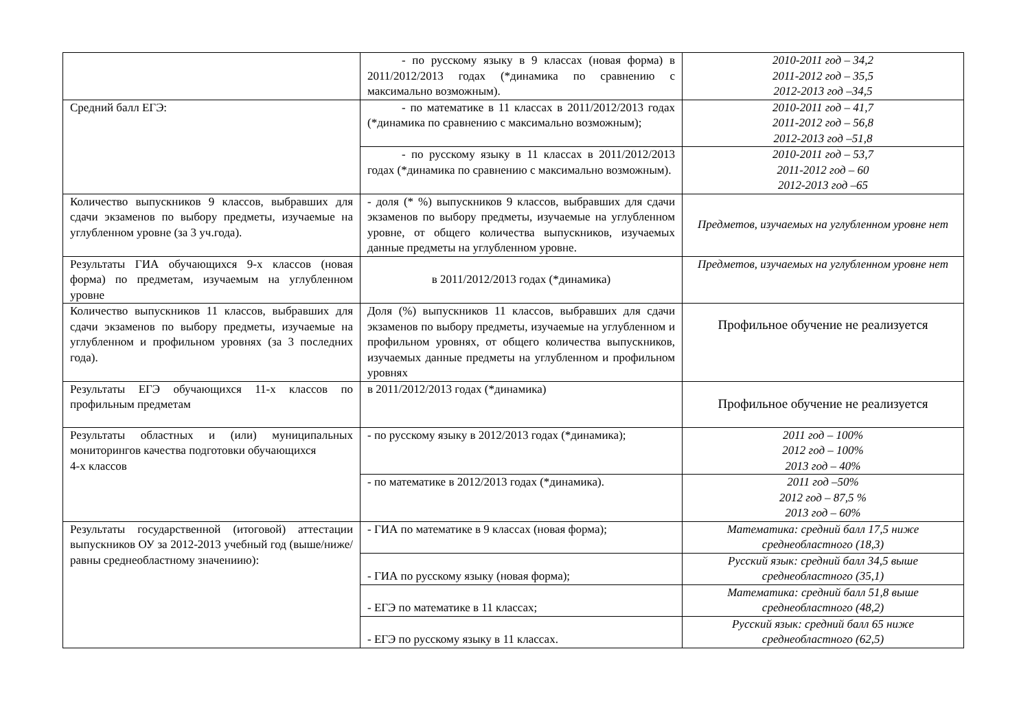| | - по русскому языку в 9 классах (новая форма) в 2011/2012/2013 годах (*динамика по сравнению с максимально возможным). | 2010-2011 год – 34,2 2011-2012 год – 35,5 2012-2013 год –34,5 |
| Средний балл ЕГЭ: | - по математике в 11 классах в 2011/2012/2013 годах (*динамика по сравнению с максимально возможным); | 2010-2011 год – 41,7 2011-2012 год – 56,8 2012-2013 год –51,8 |
| | - по русскому языку в 11 классах в 2011/2012/2013 годах (*динамика по сравнению с максимально возможным). | 2010-2011 год – 53,7 2011-2012 год – 60 2012-2013 год –65 |
| Количество выпускников 9 классов, выбравших для сдачи экзаменов по выбору предметы, изучаемые на углубленном уровне (за 3 уч.года). | - доля (* %) выпускников 9 классов, выбравших для сдачи экзаменов по выбору предметы, изучаемые на углубленном уровне, от общего количества выпускников, изучаемых данные предметы на углубленном уровне. | Предметов, изучаемых на углубленном уровне нет |
| Результаты ГИА обучающихся 9-х классов (новая форма) по предметам, изучаемым на углубленном уровне | в 2011/2012/2013 годах (*динамика) | Предметов, изучаемых на углубленном уровне нет |
| Количество выпускников 11 классов, выбравших для сдачи экзаменов по выбору предметы, изучаемые на углубленном и профильном уровнях (за 3 последних года). | Доля (%) выпускников 11 классов, выбравших для сдачи экзаменов по выбору предметы, изучаемые на углубленном и профильном уровнях, от общего количества выпускников, изучаемых данные предметы на углубленном и профильном уровнях | Профильное обучение не реализуется |
| Результаты ЕГЭ обучающихся 11-х классов по профильным предметам | в 2011/2012/2013 годах (*динамика) | Профильное обучение не реализуется |
| Результаты областных и (или) муниципальных мониторингов качества подготовки обучающихся 4-х классов | - по русскому языку в 2012/2013 годах (*динамика); | 2011 год – 100% 2012 год – 100% 2013 год – 40% |
| | - по математике в 2012/2013 годах (*динамика). | 2011 год –50% 2012 год – 87,5 % 2013 год – 60% |
| Результаты государственной (итоговой) аттестации выпускников ОУ за 2012-2013 учебный год (выше/ниже/равны среднеобластному значениию): | - ГИА по математике в 9 классах (новая форма); | Математика: средний балл 17,5 ниже среднеобластного (18,3) |
| | - ГИА по русскому языку (новая форма); | Русский язык: средний балл 34,5 выше среднеобластного (35,1) |
| | - ЕГЭ по математике в 11 классах; | Математика: средний балл 51,8 выше среднеобластного (48,2) |
| | - ЕГЭ по русскому языку в 11 классах. | Русский язык: средний балл 65 ниже среднеобластного (62,5) |